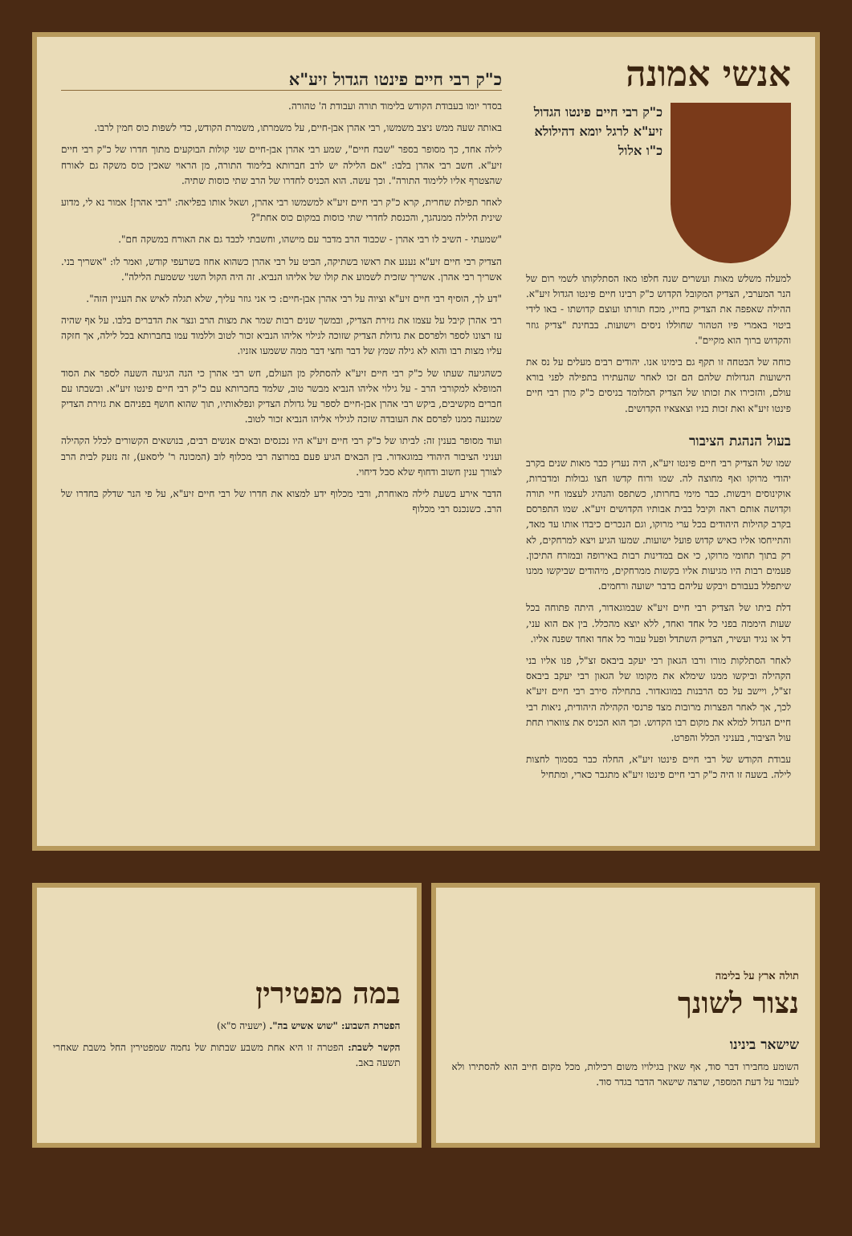אנשי אמונה
כ"ק רבי חיים פינטו הגדול זיע"א לרגל יומא דהילולא כ"ו אלול
למעלה משלש מאות ועשרים שנה חלפו מאז הסתלקותו לשמי רום של הנר המערבי, הצדיק המקובל הקדוש כ"ק רבינו חיים פינטו הגדול זיע"א. ההילה שאפפה את הצדיק בחייו, מכח תורתו ועוצם קדושתו - באו לידי ביטוי באמרי פיו הטהור שחוללו ניסים וישועות. בבחינת "צדיק גוזר והקדוש ברוך הוא מקיים".
כוחה של הבטחה זו תקף גם בימינו אנו. יהודים רבים מעלים על נס את הישועות הגדולות שלהם הם זכו לאחר שהעתירו בתפילה לפני בורא עולם, והזכירו את זכותו של הצדיק המלומד בניסים כ"ק מרן רבי חיים פינטו זיע"א ואת זכות בניו וצאצאיו הקדושים.
בעול הנהגת הציבור
שמו של הצדיק רבי חיים פינטו זיע"א, היה נערץ כבר מאות שנים בקרב יהודי מרוקו ואף מחוצה לה. שמו ורוח קדשו חצו גבולות ומדברות, אוקינוסים ויבשות. כבר מימי בחרותו, כשתפס והנהיג לעצמו חיי תורה וקדושה אותם ראה וקיבל בבית אבותיו הקדושים זיע"א. שמו התפרסם בקרב קהילות היהודים בכל ערי מרוקו, וגם הנכרים כיבדו אותו עד מאד, והתייחסו אליו כאיש קדוש פועל ישועות. שמעו הגיע ויצא למרחקים, לא רק בתוך תחומי מרוקו, כי אם במדינות רבות באירופה ובמזרח התיכון. פעמים רבות היו מגיעות אליו בקשות ממרחקים, מיהודים שביקשו ממנו שיתפלל בעבורם ויבקש עליהם בדבר ישועה ורחמים.
דלת ביתו של הצדיק רבי חיים זיע"א שבמוגאדור, היתה פתוחה בכל שעות היממה בפני כל אחד ואחד, ללא יוצא מהכלל. בין אם הוא עני, דל או נגיד ועשיר, הצדיק השתדל ופעל עבור כל אחד ואחד שפנה אליו.
לאחר הסתלקות מורו ורבו הגאון רבי יעקב ביבאס זצ"ל, פנו אליו בני הקהילה וביקשו ממנו שימלא את מקומו של הגאון רבי יעקב ביבאס זצ"ל, ויישב על כס הרבנות במוגאדור. בתחילה סירב רבי חיים זיע"א לכך, אך לאחר הפצרות מרובות מצד פרנסי הקהילה היהודית, ניאות רבי חיים הגדול למלא את מקום רבו הקדוש. וכך הוא הכניס את צווארו תחת עול הציבור, בעניני הכלל והפרט.
עבודת הקודש של רבי חיים פינטו זיע"א, החלה כבר בסמוך לחצות לילה. בשעה זו היה כ"ק רבי חיים פינטו זיע"א מתגבר כארי, ומתחיל
כ"ק רבי חיים פינטו הגדול זיע"א
בסדר יומו בעבודת הקודש בלימוד תורה ועבודת ה' טהורה.
באותה שעה ממש ניצב משמשו, רבי אהרן אבן-חיים, על משמרתו, משמרת הקודש, כדי לשפות כוס חמין לרבו.
לילה אחד, כך מסופר בספר "שבח חיים", שמע רבי אהרן אבן-חיים שני קולות הבוקעים מתוך חדרו של כ"ק רבי חיים זיע"א. חשב רבי אהרן בלבו: "אם הלילה יש לרב חברותא בלימוד התורה, מן הראוי שאכין כוס משקה גם לאורח שהצטרף אליו ללימוד התורה". וכך עשה. הוא הכניס לחדרו של הרב שתי כוסות שתיה.
לאחר תפילת שחרית, קרא כ"ק רבי חיים זיע"א למשמשו רבי אהרן, ושאל אותו בפליאה: "רבי אהרן! אמור נא לי, מדוע שינית הלילה ממנהגך, והכנסת לחדרי שתי כוסות במקום כוס אחת"?
"שמעתי - השיב לו רבי אהרן - שכבוד הרב מדבר עם מישהו, וחשבתי לכבד גם את האורח במשקה חם".
הצדיק רבי חיים זיע"א נענע את ראשו בשתיקה, הביט על רבי אהרן כשהוא אחוז בשרעפי קודש, ואמר לו: "אשריך בני. אשריך רבי אהרן. אשריך שזכית לשמוע את קולו של אליהו הנביא. זה היה הקול השני ששמעת הלילה".
"דע לך, הוסיף רבי חיים זיע"א וציוה על רבי אהרן אבן-חיים: כי אני גוזר עליך, שלא תגלה לאיש את העניין הזה".
רבי אהרן קיבל על עצמו את גזירת הצדיק, ובמשך שנים רבות שמר את מצות הרב ונצר את הדברים בלבו. על אף שהיה עז רצונו לספר ולפרסם את גדולת הצדיק שזוכה לגילוי אליהו הנביא זכור לטוב וללמוד עמו בחברותא בכל לילה, אך חזקה עליו מצות רבו והוא לא גילה שמץ של דבר וחצי דבר ממה ששמעו אזניו.
כשהגיעה שעתו של כ"ק רבי חיים זיע"א להסתלק מן העולם, חש רבי אהרן כי הנה הגיעה השעה לספר את הסוד המופלא למקורבי הרב - על גילוי אליהו הנביא מבשר טוב, שלמד בחברותא עם כ"ק רבי חיים פינטו זיע"א. ובשבתו עם חברים מקשיבים, ביקש רבי אהרן אבן-חיים לספר על גדולת הצדיק ונפלאותיו, תוך שהוא חושף בפניהם את גזירת הצדיק שמנעה ממנו לפרסם את העובדה שזכה לגילוי אליהו הנביא זכור לטוב.
ועוד מסופר בענין זה: לביתו של כ"ק רבי חיים זיע"א היו נכנסים ובאים אנשים רבים, בנושאים הקשורים לכלל הקהילה ועניני הציבור היהודי במוגאדור. בין הבאים הגיע פעם במרוצה רבי מכלוף לוב (המכונה ר' ליסאע), זה נזעק לבית הרב לצורך ענין חשוב ודחוף שלא סבל דיחוי.
הדבר אירע בשעת לילה מאוחרת, ורבי מכלוף ידע למצוא את חדרו של רבי חיים זיע"א, על פי הנר שדלק בחדרו של הרב. כשנכנס רבי מכלוף
תולה ארץ על בלימה
נצור לשונך
שישאר בינינו
השומע מחבירו דבר סוד, אף שאין בגילויו משום רכילות, מכל מקום חייב הוא להסתירו ולא לעבור על דעת המספר, שרצה שישאר הדבר בגדר סוד.
במה מפטירין
הפטרת השבוע: "שוש אשיש בה". (ישעיה ס"א)
הקשר לשבת: הפטרה זו היא אחת משבע שבתות של נחמה שמפטירין החל משבת שאחרי תשעה באב.